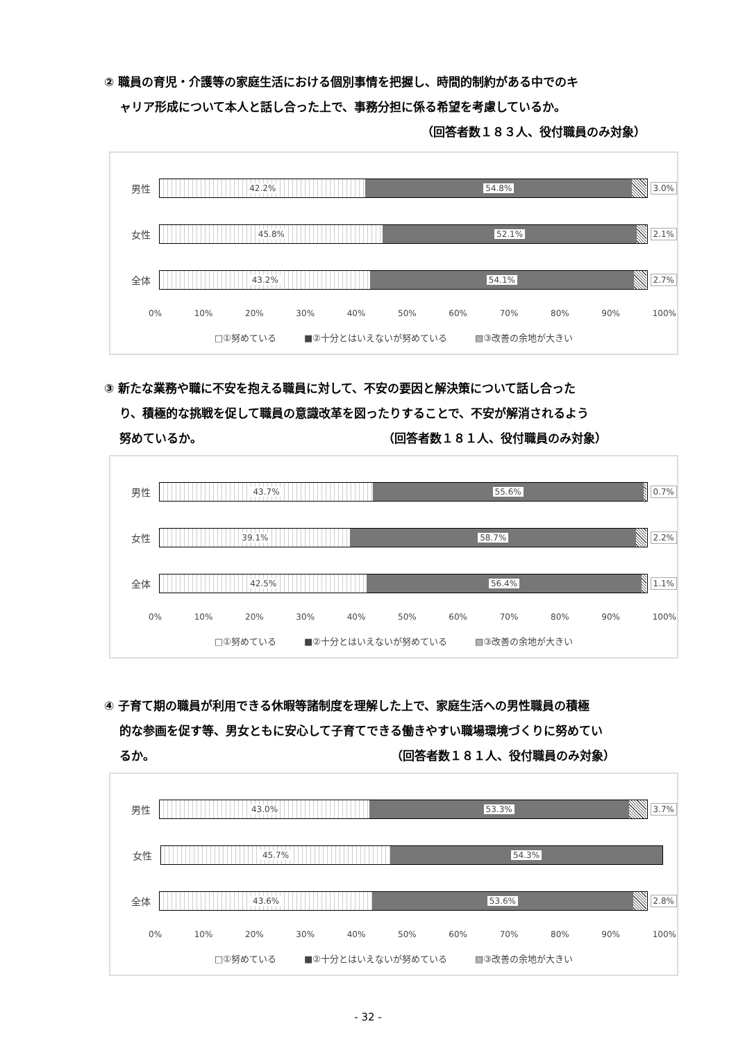② 職員の育児・介護等の家庭生活における個別事情を把握し、時間的制約がある中でのキ
ャリア形成について本人と話し合った上で、事務分担に係る希望を考慮しているか。
（回答者数１８３人、役付職員のみ対象）
男性
42.2% 54.8%
3.0%
女性
45.8% 52.1%
2.1%
全体
43.2% 54.1%
2.7%
0% 10% 20% 30% 40% 50% 60% 70% 80% 90% 100%
□①努めている ■②十分とはいえないが努めている ▧③改善の余地が大きい
③ 新たな業務や職に不安を抱える職員に対して、不安の要因と解決策について話し合った
り、積極的な挑戦を促して職員の意識改革を図ったりすることで、不安が解消されるよう
努めているか。 （回答者数１８１人、役付職員のみ対象）
男性
43.7% 55.6%
0.7%
女性
39.1% 58.7%
2.2%
全体
42.5% 56.4%
1.1%
0% 10% 20% 30% 40% 50% 60% 70% 80% 90% 100%
□①努めている ■②十分とはいえないが努めている ▧③改善の余地が大きい
④ 子育て期の職員が利用できる休暇等諸制度を理解した上で、家庭生活への男性職員の積極
的な参画を促す等、男女ともに安心して子育てできる働きやすい職場環境づくりに努めてい
るか。 （回答者数１８１人、役付職員のみ対象）
男性
43.0% 53.3%
3.7%
女性
45.7% 54.3%
全体
43.6% 53.6%
2.8%
0% 10% 20% 30% 40% 50% 60% 70% 80% 90% 100%
□①努めている ■②十分とはいえないが努めている ▧③改善の余地が大きい
- 32 -